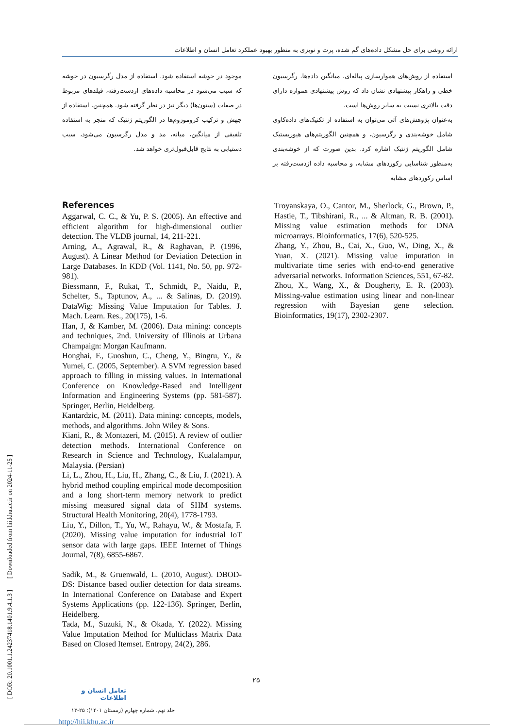ارائه روشی برای حل مشکل داده‌های گم شده، پرت و نویزی به منظور بهبود عملکرد تعامل انسان و اطلاعات
[ DOR: 20.1001.1.24237418.1401.9.4.1.3 ] [ Downloaded from hii.khu.ac.ir on 2024-11-25 ]
استفاده از روش‌های هموارسازی پیاله‌ای، میانگین داده‌ها، رگرسیون خطی و راهکار پیشنهادی نشان داد که روش پیشنهادی همواره دارای دقت بالاتری نسبت به سایر روش‌ها است.
به‌عنوان پژوهش‌های آتی می‌توان به استفاده از تکنیک‌های داده‌کاوی شامل خوشه‌بندی و رگرسیون، و همچنین الگوریتم‌های هیوریستیک شامل الگوریتم ژنتیک اشاره کرد. بدین صورت که از خوشه‌بندی به‌منظور شناسایی رکوردهای مشابه، و محاسبه داده ازدست‌رفته بر اساس رکوردهای مشابه
موجود در خوشه استفاده شود. استفاده از مدل رگرسیون در خوشه که سبب می‌شود در محاسبه داده‌های ازدست‌رفته، فیلدهای مربوط در صفات (ستون‌ها) دیگر نیز در نظر گرفته شود. همچنین، استفاده از جهش و ترکیب کروموزوم‌ها در الگوریتم ژنتیک که منجر به استفاده تلفیقی از میانگین، میانه، مد و مدل رگرسیون می‌شود، سبب دستیابی به نتایج قابل‌قبول‌تری خواهد شد.
References
Aggarwal, C. C., & Yu, P. S. (2005). An effective and efficient algorithm for high-dimensional outlier detection. The VLDB journal, 14, 211-221.
Arning, A., Agrawal, R., & Raghavan, P. (1996, August). A Linear Method for Deviation Detection in Large Databases. In KDD (Vol. 1141, No. 50, pp. 972-981).
Biessmann, F., Rukat, T., Schmidt, P., Naidu, P., Schelter, S., Taptunov, A., ... & Salinas, D. (2019). DataWig: Missing Value Imputation for Tables. J. Mach. Learn. Res., 20(175), 1-6.
Han, J, & Kamber, M. (2006). Data mining: concepts and techniques, 2nd. University of Illinois at Urbana Champaign: Morgan Kaufmann.
Honghai, F., Guoshun, C., Cheng, Y., Bingru, Y., & Yumei, C. (2005, September). A SVM regression based approach to filling in missing values. In International Conference on Knowledge-Based and Intelligent Information and Engineering Systems (pp. 581-587). Springer, Berlin, Heidelberg.
Kantardzic, M. (2011). Data mining: concepts, models, methods, and algorithms. John Wiley & Sons.
Kiani, R., & Montazeri, M. (2015). A review of outlier detection methods. International Conference on Research in Science and Technology, Kualalampur, Malaysia. (Persian)
Li, L., Zhou, H., Liu, H., Zhang, C., & Liu, J. (2021). A hybrid method coupling empirical mode decomposition and a long short-term memory network to predict missing measured signal data of SHM systems. Structural Health Monitoring, 20(4), 1778-1793.
Liu, Y., Dillon, T., Yu, W., Rahayu, W., & Mostafa, F. (2020). Missing value imputation for industrial IoT sensor data with large gaps. IEEE Internet of Things Journal, 7(8), 6855-6867.
Sadik, M., & Gruenwald, L. (2010, August). DBOD-DS: Distance based outlier detection for data streams. In International Conference on Database and Expert Systems Applications (pp. 122-136). Springer, Berlin, Heidelberg.
Tada, M., Suzuki, N., & Okada, Y. (2022). Missing Value Imputation Method for Multiclass Matrix Data Based on Closed Itemset. Entropy, 24(2), 286.
Troyanskaya, O., Cantor, M., Sherlock, G., Brown, P., Hastie, T., Tibshirani, R., ... & Altman, R. B. (2001). Missing value estimation methods for DNA microarrays. Bioinformatics, 17(6), 520-525.
Zhang, Y., Zhou, B., Cai, X., Guo, W., Ding, X., & Yuan, X. (2021). Missing value imputation in multivariate time series with end-to-end generative adversarial networks. Information Sciences, 551, 67-82.
Zhou, X., Wang, X., & Dougherty, E. R. (2003). Missing-value estimation using linear and non-linear regression with Bayesian gene selection. Bioinformatics, 19(17), 2302-2307.
۲۵
تعامل انسان و اطلاعات
جلد نهم، شماره چهارم (زمستان ۱۴۰۱): ۲۵-۱۳
http://hii.khu.ac.ir